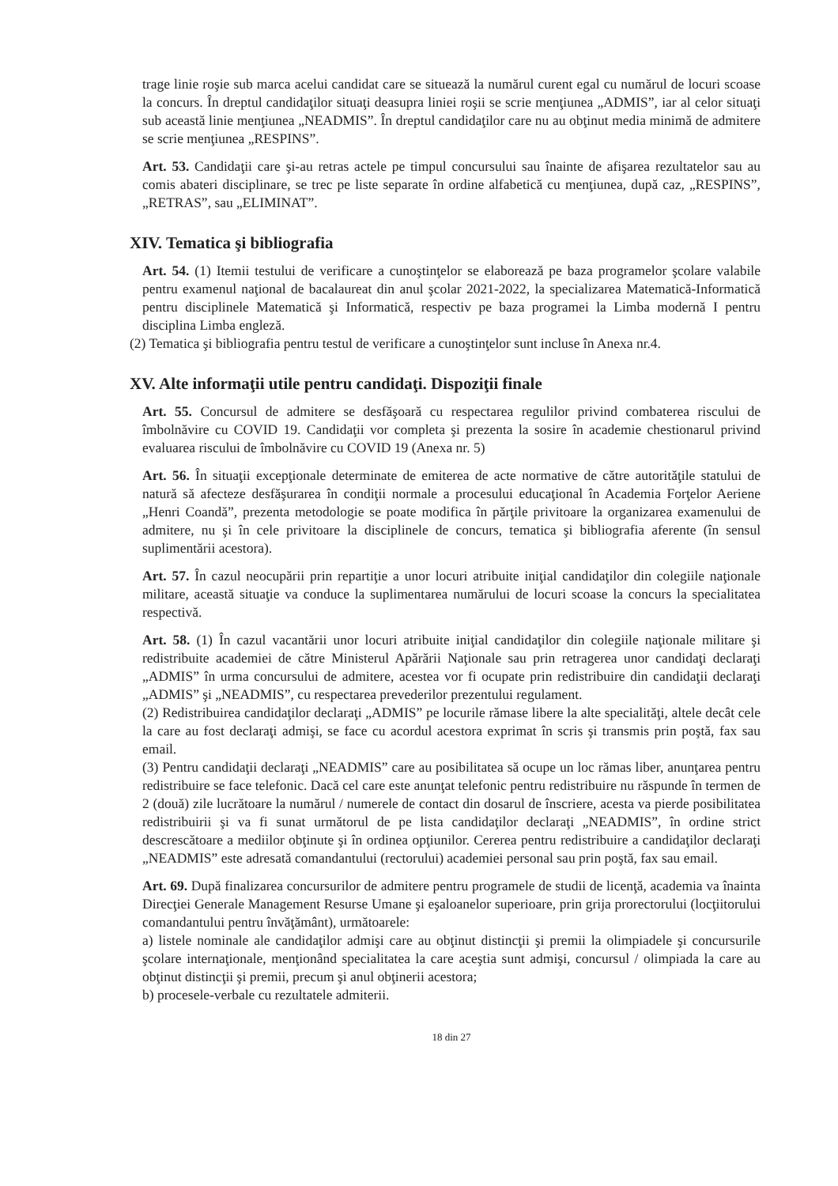trage linie roşie sub marca acelui candidat care se situează la numărul curent egal cu numărul de locuri scoase la concurs. În dreptul candidaţilor situaţi deasupra liniei roşii se scrie menţiunea „ADMIS”, iar al celor situaţi sub această linie menţiunea „NEADMIS”. În dreptul candidaţilor care nu au obţinut media minimă de admitere se scrie menţiunea „RESPINS”.
Art. 53. Candidaţii care şi-au retras actele pe timpul concursului sau înainte de afişarea rezultatelor sau au comis abateri disciplinare, se trec pe liste separate în ordine alfabetică cu menţiunea, după caz, „RESPINS”, „RETRAS”, sau „ELIMINAT”.
XIV. Tematica şi bibliografia
Art. 54. (1) Itemii testului de verificare a cunoştinţelor se elaborează pe baza programelor şcolare valabile pentru examenul naţional de bacalaureat din anul şcolar 2021-2022, la specializarea Matematică-Informatică pentru disciplinele Matematică şi Informatică, respectiv pe baza programei la Limba modernă I pentru disciplina Limba engleză.
(2) Tematica şi bibliografia pentru testul de verificare a cunoştinţelor sunt incluse în Anexa nr.4.
XV. Alte informaţii utile pentru candidaţi. Dispoziţii finale
Art. 55. Concursul de admitere se desfăşoară cu respectarea regulilor privind combaterea riscului de îmbolnăvire cu COVID 19. Candidaţii vor completa şi prezenta la sosire în academie chestionarul privind evaluarea riscului de îmbolnăvire cu COVID 19 (Anexa nr. 5)
Art. 56. În situaţii excepţionale determinate de emiterea de acte normative de către autorităţile statului de natură să afecteze desfăşurarea în condiţii normale a procesului educaţional în Academia Forţelor Aeriene „Henri Coandă”, prezenta metodologie se poate modifica în părţile privitoare la organizarea examenului de admitere, nu şi în cele privitoare la disciplinele de concurs, tematica şi bibliografia aferente (în sensul suplimentării acestora).
Art. 57. În cazul neocupării prin repartiţie a unor locuri atribuite iniţial candidaţilor din colegiile naţionale militare, această situaţie va conduce la suplimentarea numărului de locuri scoase la concurs la specialitatea respectivă.
Art. 58. (1) În cazul vacantării unor locuri atribuite iniţial candidaţilor din colegiile naţionale militare şi redistribuite academiei de către Ministerul Apărării Naţionale sau prin retragerea unor candidaţi declaraţi „ADMIS” în urma concursului de admitere, acestea vor fi ocupate prin redistribuire din candidaţii declaraţi „ADMIS” şi „NEADMIS”, cu respectarea prevederilor prezentului regulament.
(2) Redistribuirea candidaţilor declaraţi „ADMIS” pe locurile rămase libere la alte specialităţi, altele decât cele la care au fost declaraţi admişi, se face cu acordul acestora exprimat în scris şi transmis prin poştă, fax sau email.
(3) Pentru candidaţii declaraţi „NEADMIS” care au posibilitatea să ocupe un loc rămas liber, anunţarea pentru redistribuire se face telefonic. Dacă cel care este anunţat telefonic pentru redistribuire nu răspunde în termen de 2 (două) zile lucrătoare la numărul / numerele de contact din dosarul de înscriere, acesta va pierde posibilitatea redistribuirii şi va fi sunat următorul de pe lista candidaţilor declaraţi „NEADMIS”, în ordine strict descrescătoare a mediilor obţinute şi în ordinea opţiunilor. Cererea pentru redistribuire a candidaţilor declaraţi „NEADMIS” este adresată comandantului (rectorului) academiei personal sau prin poştă, fax sau email.
Art. 69. După finalizarea concursurilor de admitere pentru programele de studii de licenţă, academia va înainta Direcţiei Generale Management Resurse Umane şi eşaloanelor superioare, prin grija prorectorului (locţiitorului comandantului pentru învăţământ), următoarele:
a) listele nominale ale candidaţilor admişi care au obţinut distincţii şi premii la olimpiadele şi concursurile şcolare internaţionale, menţionând specialitatea la care aceştia sunt admişi, concursul / olimpiada la care au obţinut distincţii şi premii, precum şi anul obţinerii acestora;
b) procesele-verbale cu rezultatele admiterii.
18 din 27